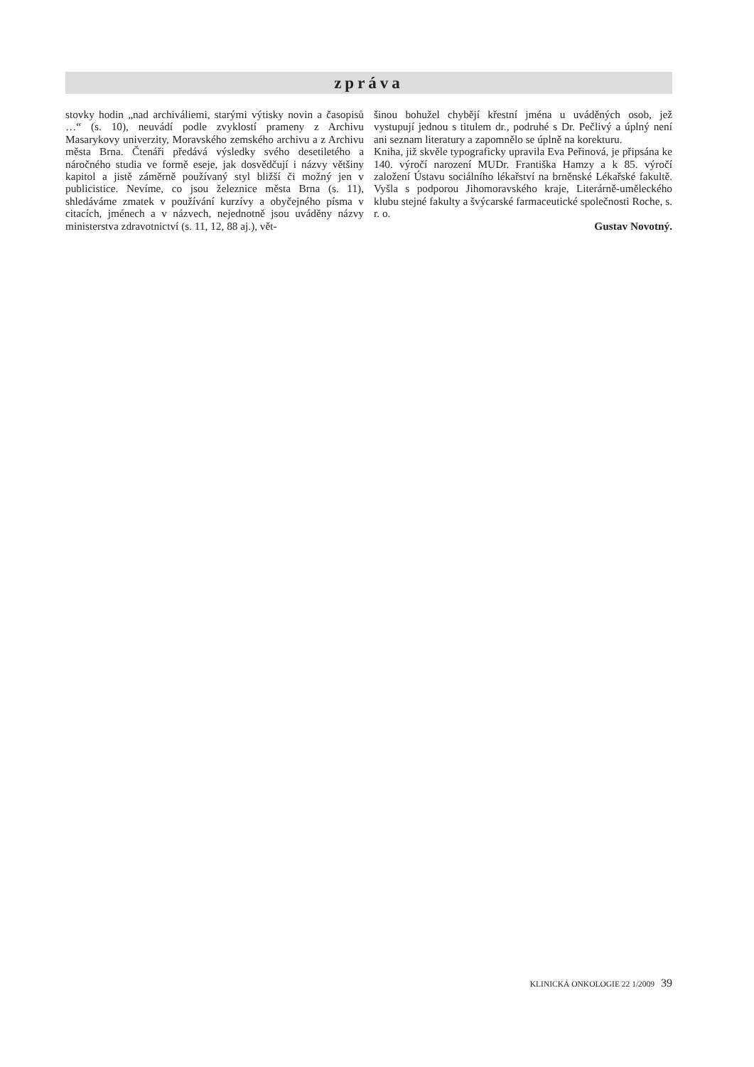zpráva
stovky hodin „nad archiváliemi, starými výtisky novin a časopisů …“ (s. 10), neuvádí podle zvyklostí prameny z Archivu Masarykovy univerzity, Moravského zemského archivu a z Archivu města Brna. Čtenáři předává výsledky svého desetiletého a náročného studia ve formě eseje, jak dosvědčují i názvy většiny kapitol a jistě záměrně používaný styl bližší či možný jen v publicistice. Nevíme, co jsou železnice města Brna (s. 11), shledáváme zmatek v používání kurzívy a obyčejného písma v citacích, jménech a v názvech, nejednotně jsou uváděny názvy ministerstva zdravotnictví (s. 11, 12, 88 aj.), vět-
šinou bohužel chybějí křestní jména u uváděných osob, jež vystupují jednou s titulem dr., podruhé s Dr. Pečlivý a úplný není ani seznam literatury a zapomnělo se úplně na korekturu.
Kniha, již skvěle typograficky upravila Eva Peřinová, je připsána ke 140. výročí narození MUDr. Františka Hamzy a k 85. výročí založení Ústavu sociálního lékařství na brněnské Lékařské fakultě. Vyšla s podporou Jihomoravského kraje, Literárně-uměleckého klubu stejné fakulty a švýcarské farmaceutické společnosti Roche, s. r. o.
Gustav Novotný.
KLINICKÁ ONKOLOGIE 22 1/2009 39